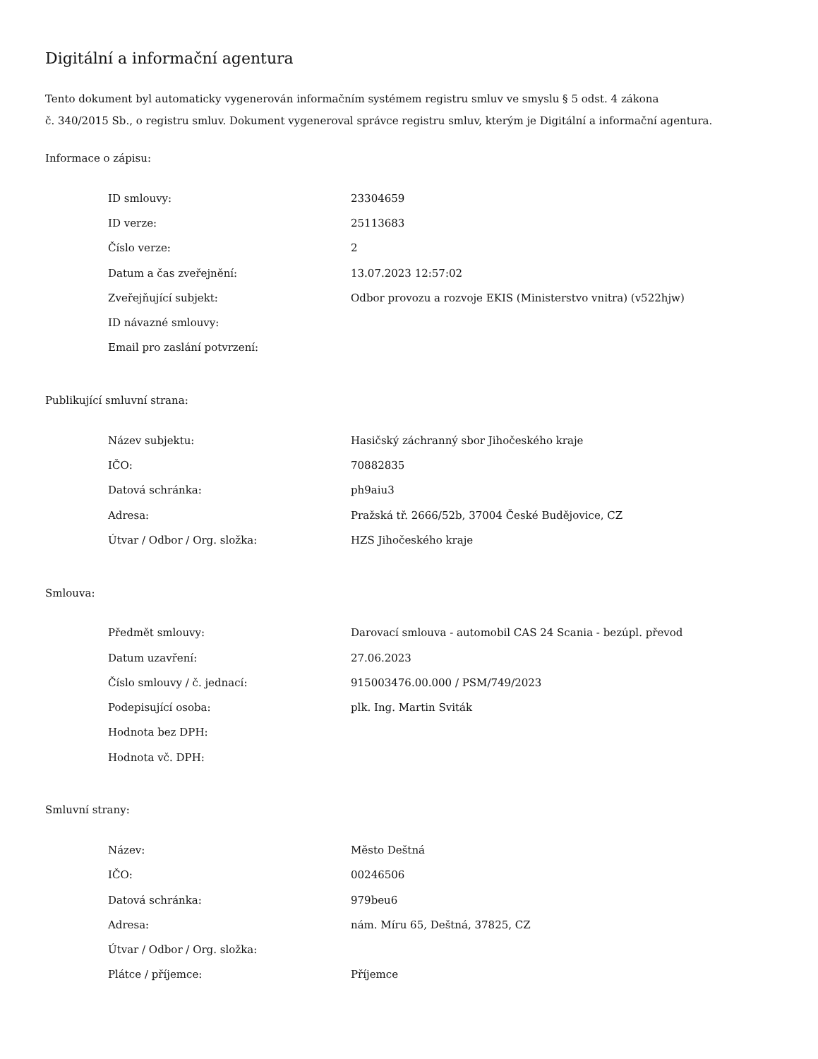Digitální a informační agentura
Tento dokument byl automaticky vygenerován informačním systémem registru smluv ve smyslu § 5 odst. 4 zákona
č. 340/2015 Sb., o registru smluv. Dokument vygeneroval správce registru smluv, kterým je Digitální a informační agentura.
Informace o zápisu:
| ID smlouvy: | 23304659 |
| ID verze: | 25113683 |
| Číslo verze: | 2 |
| Datum a čas zveřejnění: | 13.07.2023 12:57:02 |
| Zveřejňující subjekt: | Odbor provozu a rozvoje EKIS (Ministerstvo vnitra) (v522hjw) |
| ID návazné smlouvy: | |
| Email pro zaslání potvrzení: | |
Publikující smluvní strana:
| Název subjektu: | Hasičský záchranný sbor Jihočeského kraje |
| IČO: | 70882835 |
| Datová schránka: | ph9aiu3 |
| Adresa: | Pražská tř. 2666/52b, 37004 České Budějovice, CZ |
| Útvar / Odbor / Org. složka: | HZS Jihočeského kraje |
Smlouva:
| Předmět smlouvy: | Darovací smlouva - automobil CAS 24 Scania - bezúpl. převod |
| Datum uzavření: | 27.06.2023 |
| Číslo smlouvy / č. jednací: | 915003476.00.000 / PSM/749/2023 |
| Podepisující osoba: | plk. Ing. Martin Sviták |
| Hodnota bez DPH: | |
| Hodnota vč. DPH: | |
Smluvní strany:
| Název: | Město Deštná |
| IČO: | 00246506 |
| Datová schránka: | 979beu6 |
| Adresa: | nám. Míru 65, Deštná, 37825, CZ |
| Útvar / Odbor / Org. složka: | |
| Plátce / příjemce: | Příjemce |